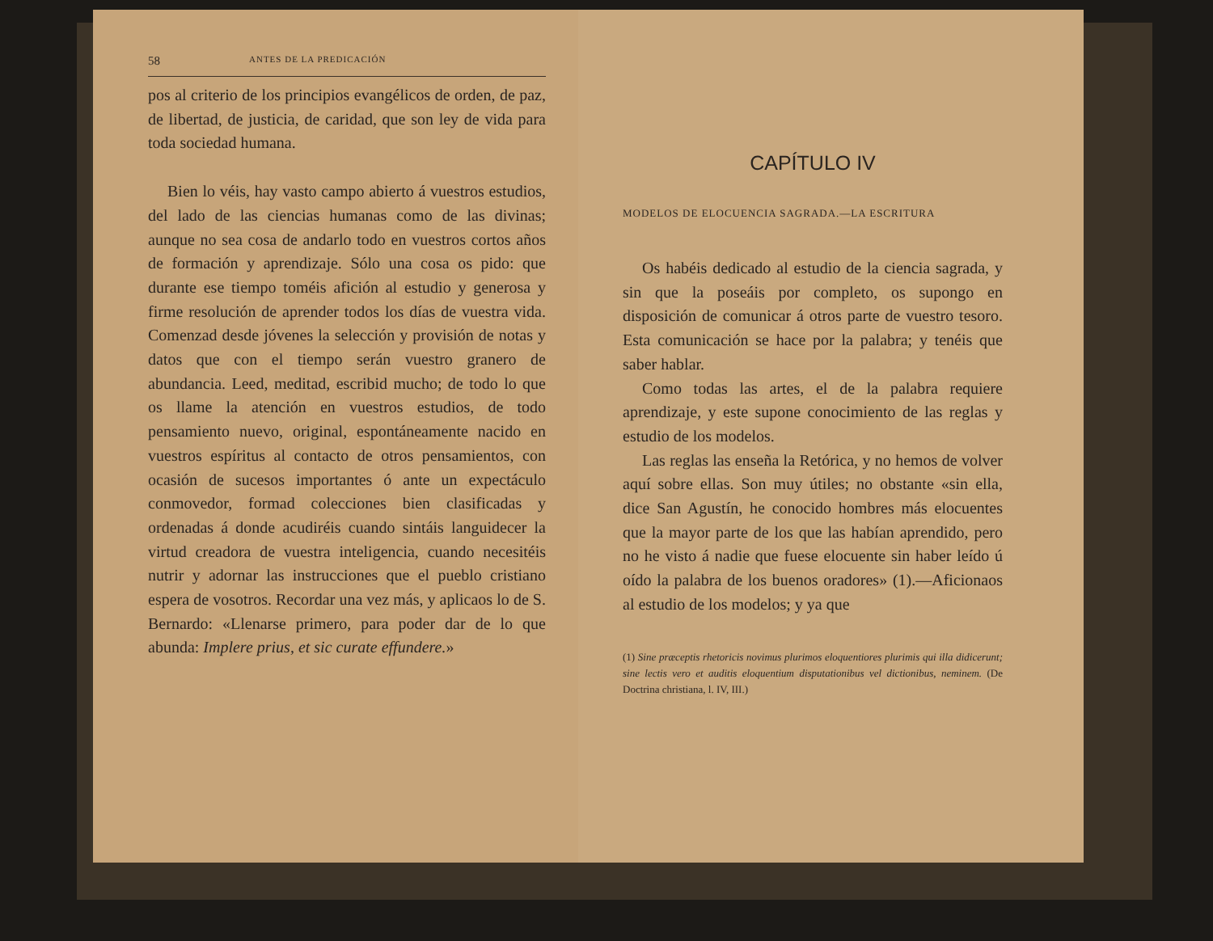58 ANTES DE LA PREDICACIÓN
pos al criterio de los principios evangélicos de orden, de paz, de libertad, de justicia, de caridad, que son ley de vida para toda sociedad humana.
Bien lo véis, hay vasto campo abierto á vuestros estudios, del lado de las ciencias humanas como de las divinas; aunque no sea cosa de andarlo todo en vuestros cortos años de formación y aprendizaje. Sólo una cosa os pido: que durante ese tiempo toméis afición al estudio y generosa y firme resolución de aprender todos los días de vuestra vida. Comenzad desde jóvenes la selección y provisión de notas y datos que con el tiempo serán vuestro granero de abundancia. Leed, meditad, escribid mucho; de todo lo que os llame la atención en vuestros estudios, de todo pensamiento nuevo, original, espontáneamente nacido en vuestros espíritus al contacto de otros pensamientos, con ocasión de sucesos importantes ó ante un expectáculo conmovedor, formad colecciones bien clasificadas y ordenadas á donde acudiréis cuando sintáis languidecer la virtud creadora de vuestra inteligencia, cuando necesitéis nutrir y adornar las instrucciones que el pueblo cristiano espera de vosotros. Recordar una vez más, y aplicaos lo de S. Bernardo: «Llenarse primero, para poder dar de lo que abunda: Implere prius, et sic curate effundere.»
CAPÍTULO IV
MODELOS DE ELOCUENCIA SAGRADA.—LA ESCRITURA
Os habéis dedicado al estudio de la ciencia sagrada, y sin que la poseáis por completo, os supongo en disposición de comunicar á otros parte de vuestro tesoro. Esta comunicación se hace por la palabra; y tenéis que saber hablar.
Como todas las artes, el de la palabra requiere aprendizaje, y este supone conocimiento de las reglas y estudio de los modelos.
Las reglas las enseña la Retórica, y no hemos de volver aquí sobre ellas. Son muy útiles; no obstante «sin ella, dice San Agustín, he conocido hombres más elocuentes que la mayor parte de los que las habían aprendido, pero no he visto á nadie que fuese elocuente sin haber leído ú oído la palabra de los buenos oradores» (1).—Aficionaos al estudio de los modelos; y ya que
(1) Sine præceptis rhetoricis novimus plurimos eloquentiores plurimis qui illa didicerunt; sine lectis vero et auditis eloquentium disputationibus vel dictionibus, neminem. (De Doctrina christiana, l. IV, III.)